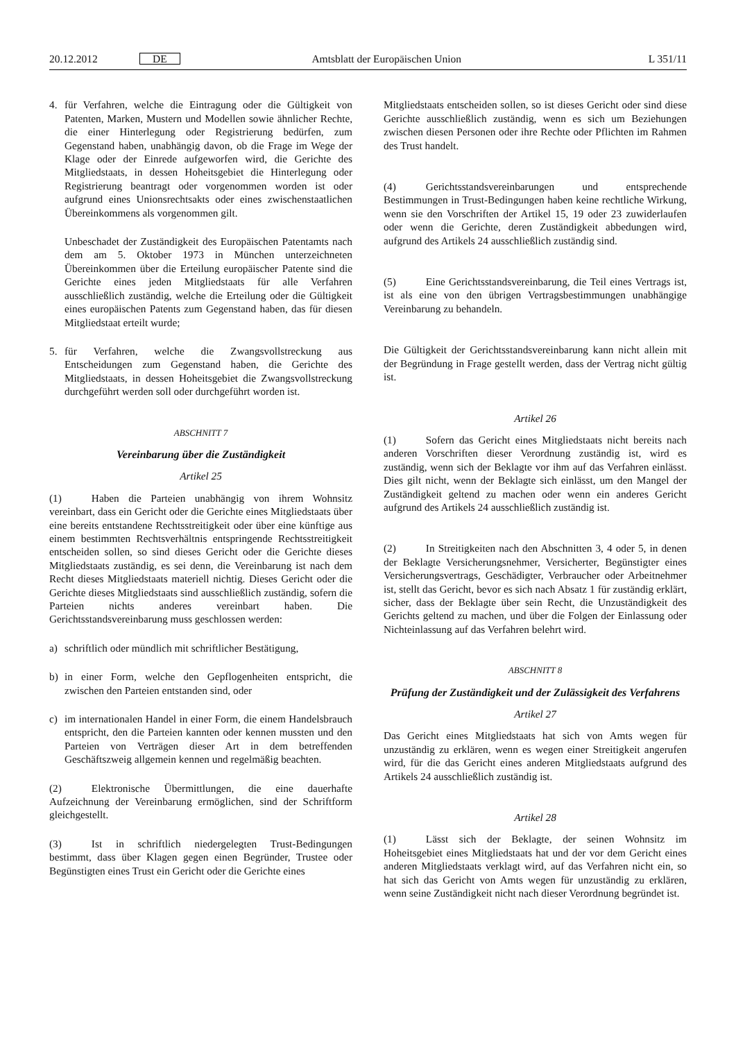20.12.2012 DE Amtsblatt der Europäischen Union L 351/11
4. für Verfahren, welche die Eintragung oder die Gültigkeit von Patenten, Marken, Mustern und Modellen sowie ähnlicher Rechte, die einer Hinterlegung oder Registrierung bedürfen, zum Gegenstand haben, unabhängig davon, ob die Frage im Wege der Klage oder der Einrede aufgeworfen wird, die Gerichte des Mitgliedstaats, in dessen Hoheitsgebiet die Hinterlegung oder Registrierung beantragt oder vorgenommen worden ist oder aufgrund eines Unionsrechtsakts oder eines zwischenstaatlichen Übereinkommens als vorgenommen gilt.
Unbeschadet der Zuständigkeit des Europäischen Patentamts nach dem am 5. Oktober 1973 in München unterzeichneten Übereinkommen über die Erteilung europäischer Patente sind die Gerichte eines jeden Mitgliedstaats für alle Verfahren ausschließlich zuständig, welche die Erteilung oder die Gültigkeit eines europäischen Patents zum Gegenstand haben, das für diesen Mitgliedstaat erteilt wurde;
5. für Verfahren, welche die Zwangsvollstreckung aus Entscheidungen zum Gegenstand haben, die Gerichte des Mitgliedstaats, in dessen Hoheitsgebiet die Zwangsvollstreckung durchgeführt werden soll oder durchgeführt worden ist.
ABSCHNITT 7
Vereinbarung über die Zuständigkeit
Artikel 25
(1) Haben die Parteien unabhängig von ihrem Wohnsitz vereinbart, dass ein Gericht oder die Gerichte eines Mitgliedstaats über eine bereits entstandene Rechtsstreitigkeit oder über eine künftige aus einem bestimmten Rechtsverhältnis entspringende Rechtsstreitigkeit entscheiden sollen, so sind dieses Gericht oder die Gerichte dieses Mitgliedstaats zuständig, es sei denn, die Vereinbarung ist nach dem Recht dieses Mitgliedstaats materiell nichtig. Dieses Gericht oder die Gerichte dieses Mitgliedstaats sind ausschließlich zuständig, sofern die Parteien nichts anderes vereinbart haben. Die Gerichtsstandsvereinbarung muss geschlossen werden:
a) schriftlich oder mündlich mit schriftlicher Bestätigung,
b) in einer Form, welche den Gepflogenheiten entspricht, die zwischen den Parteien entstanden sind, oder
c) im internationalen Handel in einer Form, die einem Handelsbrauch entspricht, den die Parteien kannten oder kennen mussten und den Parteien von Verträgen dieser Art in dem betreffenden Geschäftszweig allgemein kennen und regelmäßig beachten.
(2) Elektronische Übermittlungen, die eine dauerhafte Aufzeichnung der Vereinbarung ermöglichen, sind der Schriftform gleichgestellt.
(3) Ist in schriftlich niedergelegten Trust-Bedingungen bestimmt, dass über Klagen gegen einen Begründer, Trustee oder Begünstigten eines Trust ein Gericht oder die Gerichte eines
Mitgliedstaats entscheiden sollen, so ist dieses Gericht oder sind diese Gerichte ausschließlich zuständig, wenn es sich um Beziehungen zwischen diesen Personen oder ihre Rechte oder Pflichten im Rahmen des Trust handelt.
(4) Gerichtsstandsvereinbarungen und entsprechende Bestimmungen in Trust-Bedingungen haben keine rechtliche Wirkung, wenn sie den Vorschriften der Artikel 15, 19 oder 23 zuwiderlaufen oder wenn die Gerichte, deren Zuständigkeit abbedungen wird, aufgrund des Artikels 24 ausschließlich zuständig sind.
(5) Eine Gerichtsstandsvereinbarung, die Teil eines Vertrags ist, ist als eine von den übrigen Vertragsbestimmungen unabhängige Vereinbarung zu behandeln.
Die Gültigkeit der Gerichtsstandsvereinbarung kann nicht allein mit der Begründung in Frage gestellt werden, dass der Vertrag nicht gültig ist.
Artikel 26
(1) Sofern das Gericht eines Mitgliedstaats nicht bereits nach anderen Vorschriften dieser Verordnung zuständig ist, wird es zuständig, wenn sich der Beklagte vor ihm auf das Verfahren einlässt. Dies gilt nicht, wenn der Beklagte sich einlässt, um den Mangel der Zuständigkeit geltend zu machen oder wenn ein anderes Gericht aufgrund des Artikels 24 ausschließlich zuständig ist.
(2) In Streitigkeiten nach den Abschnitten 3, 4 oder 5, in denen der Beklagte Versicherungsnehmer, Versicherter, Begünstigter eines Versicherungsvertrags, Geschädigter, Verbraucher oder Arbeitnehmer ist, stellt das Gericht, bevor es sich nach Absatz 1 für zuständig erklärt, sicher, dass der Beklagte über sein Recht, die Unzuständigkeit des Gerichts geltend zu machen, und über die Folgen der Einlassung oder Nichteinlassung auf das Verfahren belehrt wird.
ABSCHNITT 8
Prüfung der Zuständigkeit und der Zulässigkeit des Verfahrens
Artikel 27
Das Gericht eines Mitgliedstaats hat sich von Amts wegen für unzuständig zu erklären, wenn es wegen einer Streitigkeit angerufen wird, für die das Gericht eines anderen Mitgliedstaats aufgrund des Artikels 24 ausschließlich zuständig ist.
Artikel 28
(1) Lässt sich der Beklagte, der seinen Wohnsitz im Hoheitsgebiet eines Mitgliedstaats hat und der vor dem Gericht eines anderen Mitgliedstaats verklagt wird, auf das Verfahren nicht ein, so hat sich das Gericht von Amts wegen für unzuständig zu erklären, wenn seine Zuständigkeit nicht nach dieser Verordnung begründet ist.